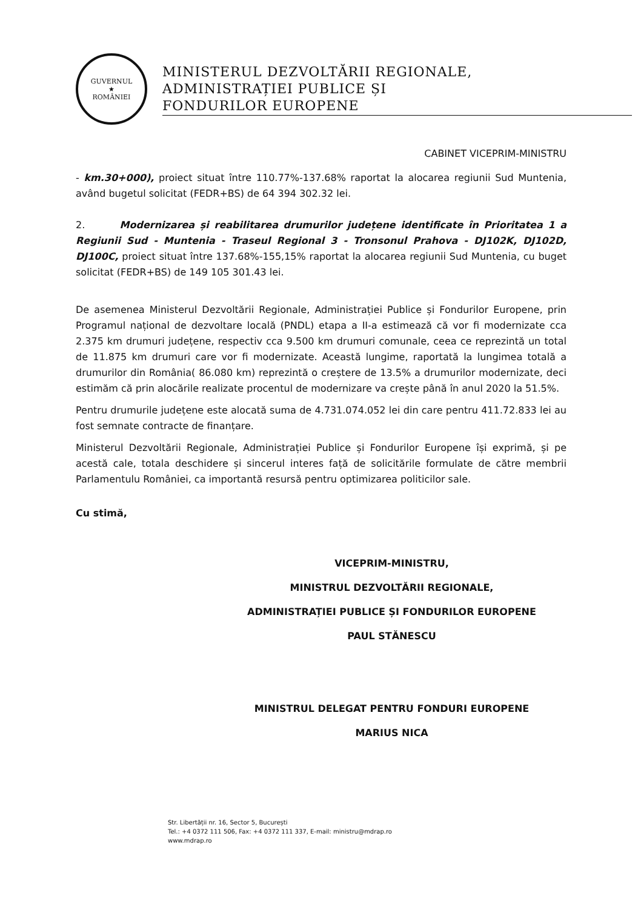GUVERNUL
★
ROMÂNIEI
MINISTERUL DEZVOLTĂRII REGIONALE,
ADMINISTRAȚIEI PUBLICE ȘI
FONDURILOR EUROPENE
CABINET VICEPRIM-MINISTRU
- km.30+000), proiect situat între 110.77%-137.68% raportat la alocarea regiunii Sud Muntenia, având bugetul solicitat (FEDR+BS) de 64 394 302.32 lei.
2. Modernizarea și reabilitarea drumurilor județene identificate în Prioritatea 1 a Regiunii Sud - Muntenia - Traseul Regional 3 - Tronsonul Prahova - DJ102K, DJ102D, DJ100C, proiect situat între 137.68%-155,15% raportat la alocarea regiunii Sud Muntenia, cu buget solicitat (FEDR+BS) de 149 105 301.43 lei.
De asemenea Ministerul Dezvoltării Regionale, Administrației Publice și Fondurilor Europene, prin Programul național de dezvoltare locală (PNDL) etapa a II-a estimează că vor fi modernizate cca 2.375 km drumuri județene, respectiv cca 9.500 km drumuri comunale, ceea ce reprezintă un total de 11.875 km drumuri care vor fi modernizate. Această lungime, raportată la lungimea totală a drumurilor din România( 86.080 km) reprezintă o creștere de 13.5% a drumurilor modernizate, deci estimăm că prin alocările realizate procentul de modernizare va crește până în anul 2020 la 51.5%.
Pentru drumurile județene este alocată suma de 4.731.074.052 lei din care pentru 411.72.833 lei au fost semnate contracte de finanțare.
Ministerul Dezvoltării Regionale, Administrației Publice și Fondurilor Europene își exprimă, și pe acestă cale, totala deschidere și sincerul interes față de solicitările formulate de către membrii Parlamentulu României, ca importantă resursă pentru optimizarea politicilor sale.
Cu stimă,
VICEPRIM-MINISTRU,
MINISTRUL DEZVOLTĂRII REGIONALE,
ADMINISTRAȚIEI PUBLICE ȘI FONDURILOR EUROPENE
PAUL STĂNESCU
MINISTRUL DELEGAT PENTRU FONDURI EUROPENE
MARIUS NICA
Str. Libertății nr. 16, Sector 5, București
Tel.: +4 0372 111 506, Fax: +4 0372 111 337, E-mail: ministru@mdrap.ro
www.mdrap.ro